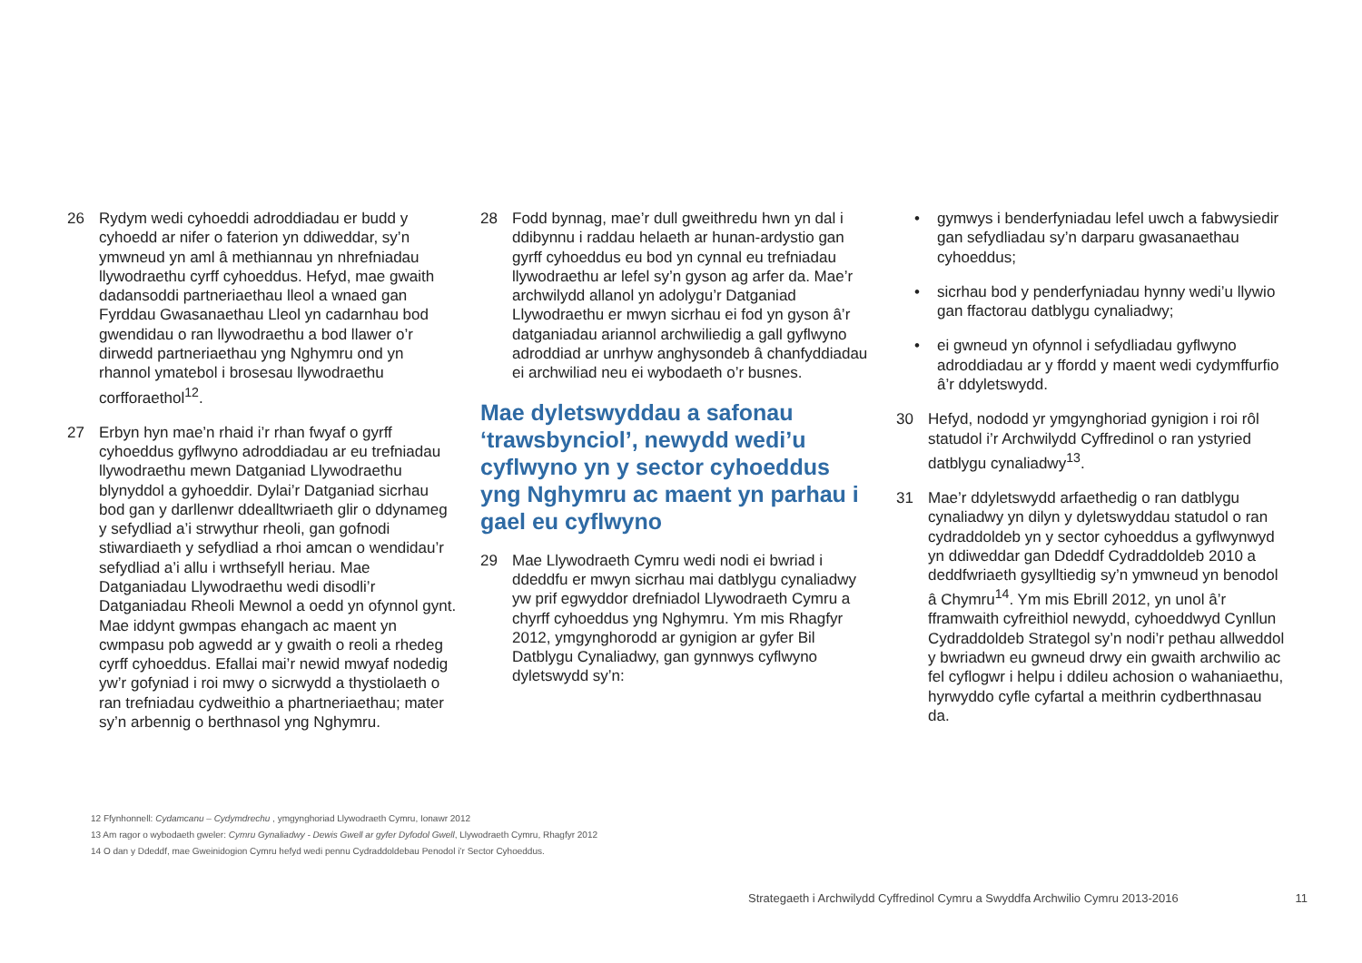26 Rydym wedi cyhoeddi adroddiadau er budd y cyhoedd ar nifer o faterion yn ddiweddar, sy’n ymwneud yn aml â methiannau yn nhrefniadau llywodraethu cyrff cyhoeddus. Hefyd, mae gwaith dadansoddi partneriaethau lleol a wnaed gan Fyrddau Gwasanaethau Lleol yn cadarnhau bod gwendidau o ran llywodraethu a bod llawer o’r dirwedd partneriaethau yng Nghymru ond yn rhannol ymatebol i brosesau llywodraethu corfforaethol<sup>12</sup>.
27 Erbyn hyn mae’n rhaid i’r rhan fwyaf o gyrff cyhoeddus gyflwyno adroddiadau ar eu trefniadau llywodraethu mewn Datganiad Llywodraethu blynyddol a gyhoeddir. Dylai’r Datganiad sicrhau bod gan y darllenwr ddealltwriaeth glir o ddynameg y sefydliad a’i strwythur rheoli, gan gofnodi stiwardiaeth y sefydliad a rhoi amcan o wendidau’r sefydliad a’i allu i wrthsefyll heriau. Mae Datganiadau Llywodraethu wedi disodli’r Datganiadau Rheoli Mewnol a oedd yn ofynnol gynt. Mae iddynt gwmpas ehangach ac maent yn cwmpasu pob agwedd ar y gwaith o reoli a rhedeg cyrff cyhoeddus. Efallai mai’r newid mwyaf nodedig yw’r gofyniad i roi mwy o sicrwydd a thystiolaeth o ran trefniadau cydweithio a phartneriaethau; mater sy’n arbennig o berthnasol yng Nghymru.
28 Fodd bynnag, mae’r dull gweithredu hwn yn dal i ddibynnu i raddau helaeth ar hunan-ardystio gan gyrff cyhoeddus eu bod yn cynnal eu trefniadau llywodraethu ar lefel sy’n gyson ag arfer da. Mae’r archwilydd allanol yn adolygu’r Datganiad Llywodraethu er mwyn sicrhau ei fod yn gyson â’r datganiadau ariannol archwiliedig a gall gyflwyno adroddiad ar unrhyw anghysondeb â chanfyddiadau ei archwiliad neu ei wybodaeth o’r busnes.
Mae dyletswyddau a safonau ‘trawsbynciol’, newydd wedi’u cyflwyno yn y sector cyhoeddus yng Nghymru ac maent yn parhau i gael eu cyflwyno
29 Mae Llywodraeth Cymru wedi nodi ei bwriad i ddeddfu er mwyn sicrhau mai datblygu cynaliadwy yw prif egwyddor drefniadol Llywodraeth Cymru a chyrff cyhoeddus yng Nghymru. Ym mis Rhagfyr 2012, ymgynghorodd ar gynigion ar gyfer Bil Datblygu Cynaliadwy, gan gynnwys cyflwyno dyletswydd sy’n:
• gymwys i benderfyniadau lefel uwch a fabwysiedir gan sefydliadau sy’n darparu gwasanaethau cyhoeddus;
• sicrhau bod y penderfyniadau hynny wedi’u llywio gan ffactorau datblygu cynaliadwy;
• ei gwneud yn ofynnol i sefydliadau gyflwyno adroddiadau ar y ffordd y maent wedi cydymffurfio â’r ddyletswydd.
30 Hefyd, nododd yr ymgynghoriad gynigion i roi rôl statudol i’r Archwilydd Cyffredinol o ran ystyried datblygu cynaliadwy<sup>13</sup>.
31 Mae’r ddyletswydd arfaethedig o ran datblygu cynaliadwy yn dilyn y dyletswyddau statudol o ran cydraddoldeb yn y sector cyhoeddus a gyflwynwyd yn ddiweddar gan Ddeddf Cydraddoldeb 2010 a deddfwriaeth gysylltiedig sy’n ymwneud yn benodol â Chymru<sup>14</sup>. Ym mis Ebrill 2012, yn unol â’r fframwaith cyfreithiol newydd, cyhoeddwyd Cynllun Cydraddoldeb Strategol sy’n nodi’r pethau allweddol y bwriadwn eu gwneud drwy ein gwaith archwilio ac fel cyflogwr i helpu i ddileu achosion o wahaniaethu, hyrwyddo cyfle cyfartal a meithrin cydberthnasau da.
12 Ffynhonnell: Cydamcanu – Cydymdrechu , ymgynghoriad Llywodraeth Cymru, Ionawr 2012
13 Am ragor o wybodaeth gweler: Cymru Gynaliadwy - Dewis Gwell ar gyfer Dyfodol Gwell, Llywodraeth Cymru, Rhagfyr 2012
14 O dan y Ddeddf, mae Gweinidogion Cymru hefyd wedi pennu Cydraddoldebau Penodol i’r Sector Cyhoeddus.
Strategaeth i Archwilydd Cyffredinol Cymru a Swyddfa Archwilio Cymru 2013-2016 11